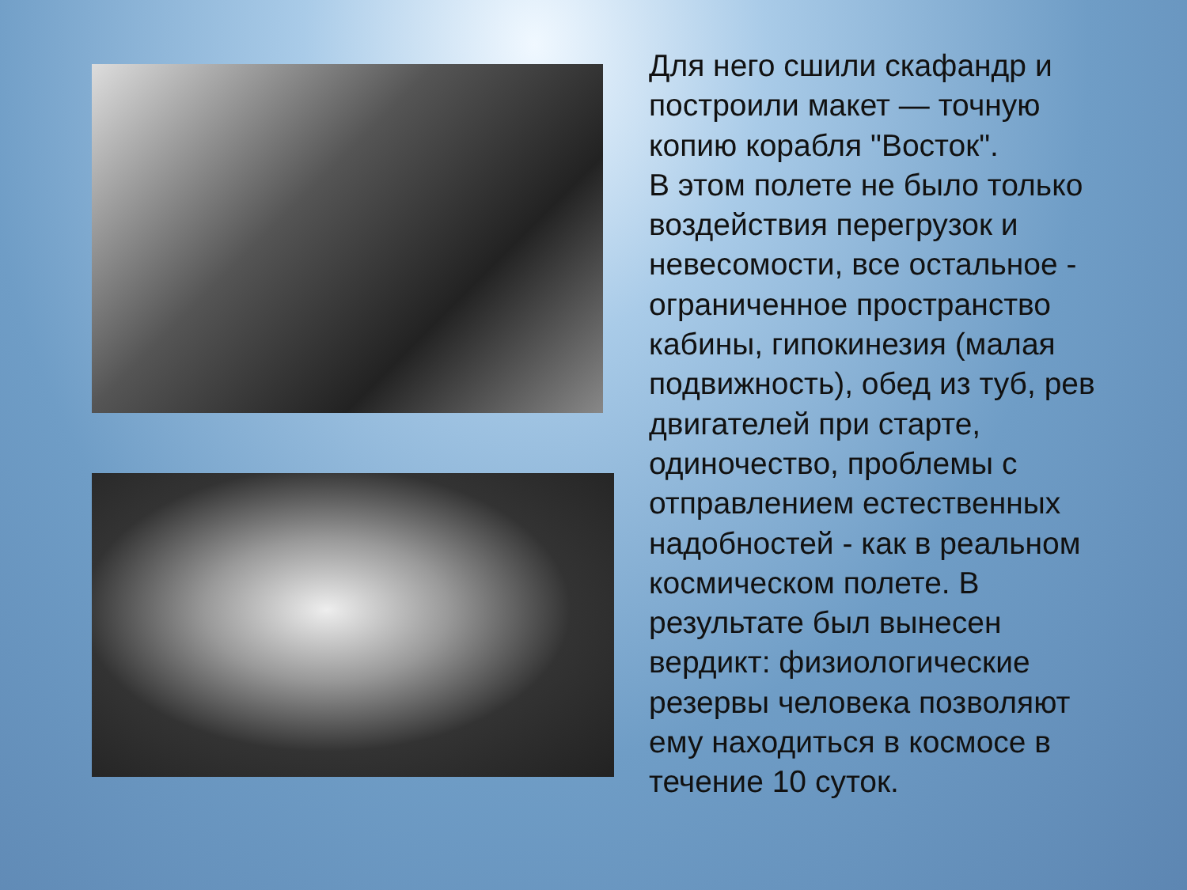Для него сшили скафандр и построили макет — точную копию корабля "Восток".
В этом полете не было только воздействия перегрузок и невесомости, все остальное - ограниченное пространство кабины, гипокинезия (малая подвижность), обед из туб, рев двигателей при старте, одиночество, проблемы с отправлением естественных надобностей - как в реальном космическом полете. В результате был вынесен вердикт: физиологические резервы человека позволяют ему находиться в космосе в течение 10 суток.